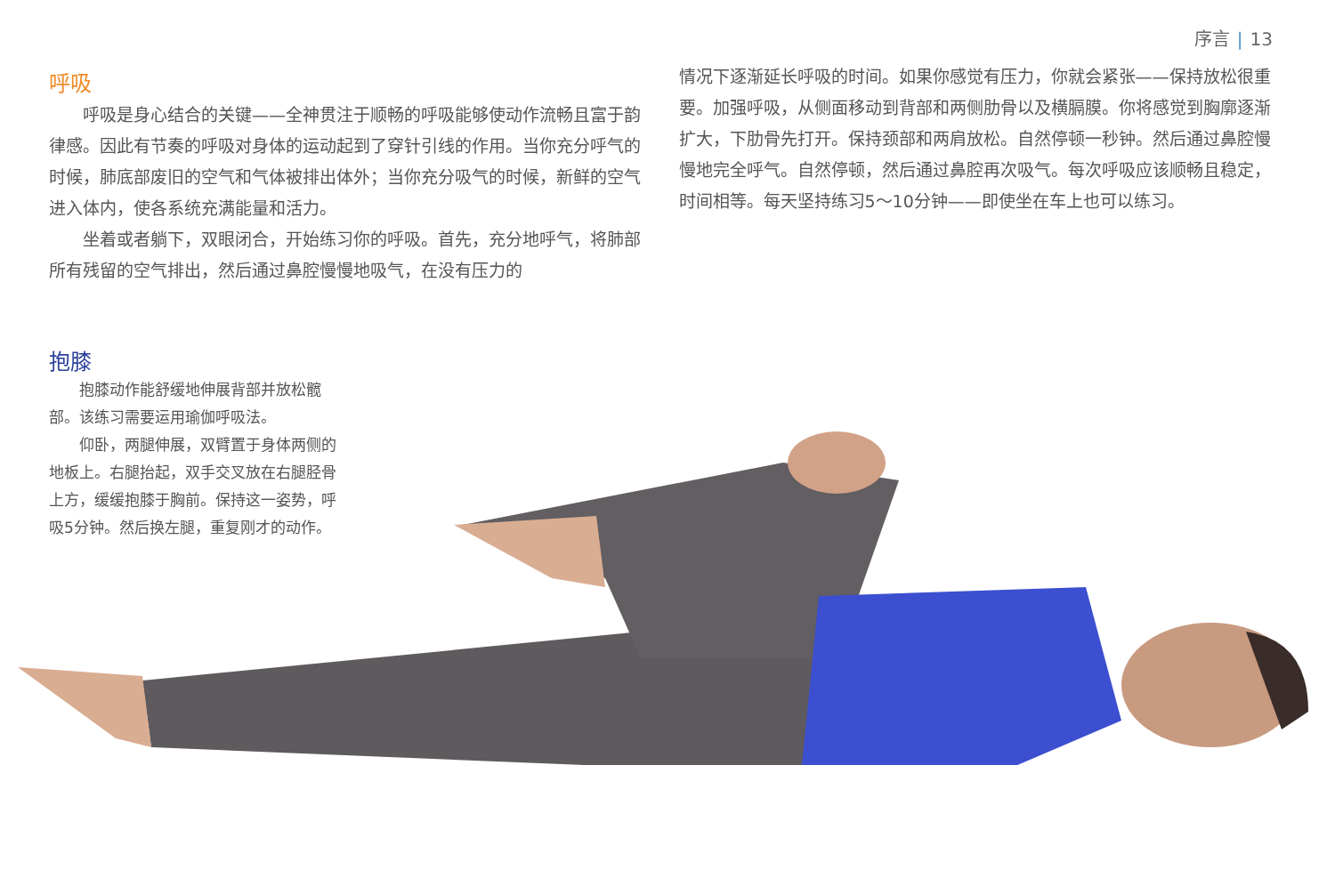序言 | 13
呼吸
呼吸是身心结合的关键——全神贯注于顺畅的呼吸能够使动作流畅且富于韵律感。因此有节奏的呼吸对身体的运动起到了穿针引线的作用。当你充分呼气的时候，肺底部废旧的空气和气体被排出体外；当你充分吸气的时候，新鲜的空气进入体内，使各系统充满能量和活力。
坐着或者躺下，双眼闭合，开始练习你的呼吸。首先，充分地呼气，将肺部所有残留的空气排出，然后通过鼻腔慢慢地吸气，在没有压力的
情况下逐渐延长呼吸的时间。如果你感觉有压力，你就会紧张——保持放松很重要。加强呼吸，从侧面移动到背部和两侧肋骨以及横膈膜。你将感觉到胸廓逐渐扩大，下肋骨先打开。保持颈部和两肩放松。自然停顿一秒钟。然后通过鼻腔慢慢地完全呼气。自然停顿，然后通过鼻腔再次吸气。每次呼吸应该顺畅且稳定，时间相等。每天坚持练习5～10分钟——即使坐在车上也可以练习。
抱膝
抱膝动作能舒缓地伸展背部并放松髋部。该练习需要运用瑜伽呼吸法。
仰卧，两腿伸展，双臂置于身体两侧的地板上。右腿抬起，双手交叉放在右腿胫骨上方，缓缓抱膝于胸前。保持这一姿势，呼吸5分钟。然后换左腿，重复刚才的动作。